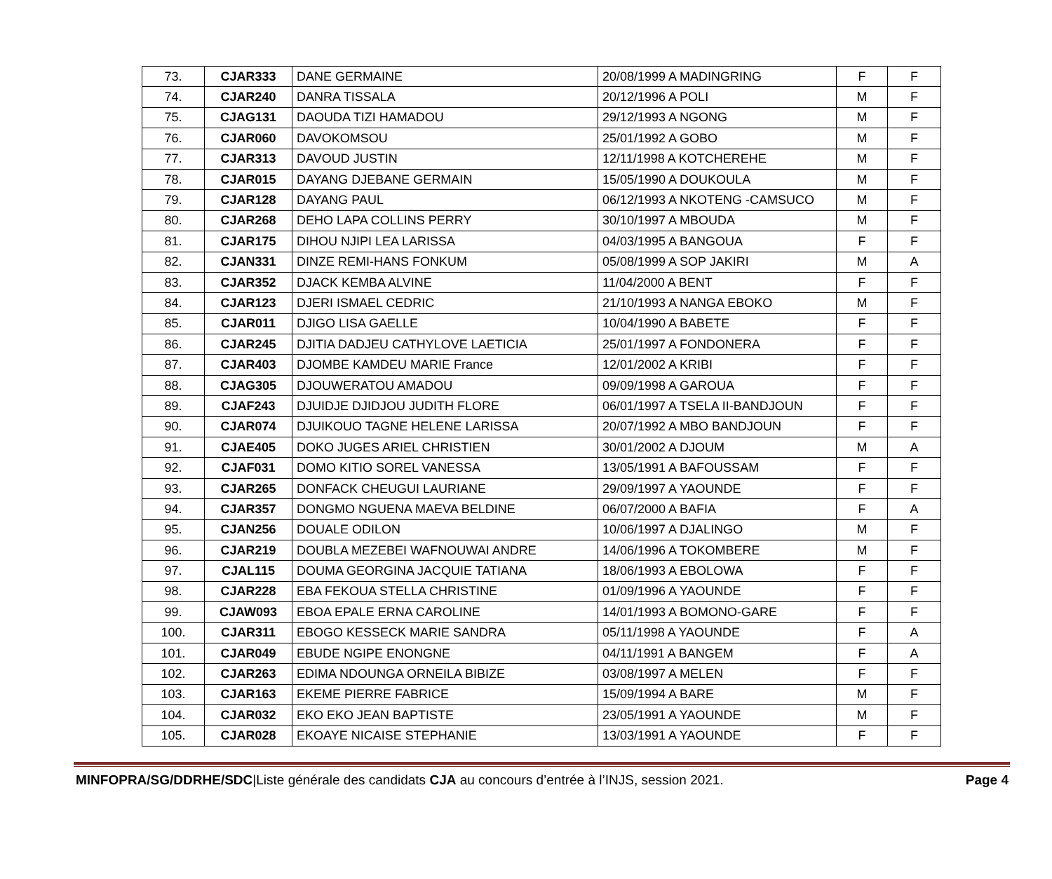| 73. | CJAR333 | DANE GERMAINE | 20/08/1999 A MADINGRING | F | F |
| 74. | CJAR240 | DANRA TISSALA | 20/12/1996 A POLI | M | F |
| 75. | CJAG131 | DAOUDA TIZI HAMADOU | 29/12/1993 A NGONG | M | F |
| 76. | CJAR060 | DAVOKOMSOU | 25/01/1992 A GOBO | M | F |
| 77. | CJAR313 | DAVOUD JUSTIN | 12/11/1998 A KOTCHEREHE | M | F |
| 78. | CJAR015 | DAYANG DJEBANE GERMAIN | 15/05/1990 A DOUKOULA | M | F |
| 79. | CJAR128 | DAYANG PAUL | 06/12/1993 A NKOTENG -CAMSUCO | M | F |
| 80. | CJAR268 | DEHO LAPA COLLINS PERRY | 30/10/1997 A MBOUDA | M | F |
| 81. | CJAR175 | DIHOU NJIPI LEA LARISSA | 04/03/1995 A BANGOUA | F | F |
| 82. | CJAN331 | DINZE REMI-HANS FONKUM | 05/08/1999 A SOP JAKIRI | M | A |
| 83. | CJAR352 | DJACK KEMBA ALVINE | 11/04/2000 A BENT | F | F |
| 84. | CJAR123 | DJERI ISMAEL CEDRIC | 21/10/1993 A NANGA EBOKO | M | F |
| 85. | CJAR011 | DJIGO LISA GAELLE | 10/04/1990 A BABETE | F | F |
| 86. | CJAR245 | DJITIA DADJEU CATHYLOVE LAETICIA | 25/01/1997 A FONDONERA | F | F |
| 87. | CJAR403 | DJOMBE KAMDEU MARIE France | 12/01/2002 A KRIBI | F | F |
| 88. | CJAG305 | DJOUWERATOU AMADOU | 09/09/1998 A GAROUA | F | F |
| 89. | CJAF243 | DJUIDJE DJIDJOU JUDITH FLORE | 06/01/1997 A TSELA II-BANDJOUN | F | F |
| 90. | CJAR074 | DJUIKOUO TAGNE HELENE LARISSA | 20/07/1992 A MBO BANDJOUN | F | F |
| 91. | CJAE405 | DOKO JUGES ARIEL CHRISTIEN | 30/01/2002 A DJOUM | M | A |
| 92. | CJAF031 | DOMO KITIO SOREL VANESSA | 13/05/1991 A BAFOUSSAM | F | F |
| 93. | CJAR265 | DONFACK CHEUGUI LAURIANE | 29/09/1997 A YAOUNDE | F | F |
| 94. | CJAR357 | DONGMO NGUENA MAEVA BELDINE | 06/07/2000 A BAFIA | F | A |
| 95. | CJAN256 | DOUALE ODILON | 10/06/1997 A DJALINGO | M | F |
| 96. | CJAR219 | DOUBLA MEZEBEI WAFNOUWAI ANDRE | 14/06/1996 A TOKOMBERE | M | F |
| 97. | CJAL115 | DOUMA GEORGINA JACQUIE TATIANA | 18/06/1993 A EBOLOWA | F | F |
| 98. | CJAR228 | EBA FEKOUA STELLA CHRISTINE | 01/09/1996 A YAOUNDE | F | F |
| 99. | CJAW093 | EBOA EPALE ERNA CAROLINE | 14/01/1993 A BOMONO-GARE | F | F |
| 100. | CJAR311 | EBOGO KESSECK MARIE SANDRA | 05/11/1998 A YAOUNDE | F | A |
| 101. | CJAR049 | EBUDE NGIPE ENONGNE | 04/11/1991 A BANGEM | F | A |
| 102. | CJAR263 | EDIMA NDOUNGA ORNEILA BIBIZE | 03/08/1997 A MELEN | F | F |
| 103. | CJAR163 | EKEME PIERRE FABRICE | 15/09/1994 A BARE | M | F |
| 104. | CJAR032 | EKO EKO JEAN BAPTISTE | 23/05/1991 A YAOUNDE | M | F |
| 105. | CJAR028 | EKOAYE NICAISE STEPHANIE | 13/03/1991 A YAOUNDE | F | F |
MINFOPRA/SG/DDRHE/SDC|Liste générale des candidats CJA au concours d’entrée à l’INJS, session 2021.
Page 4